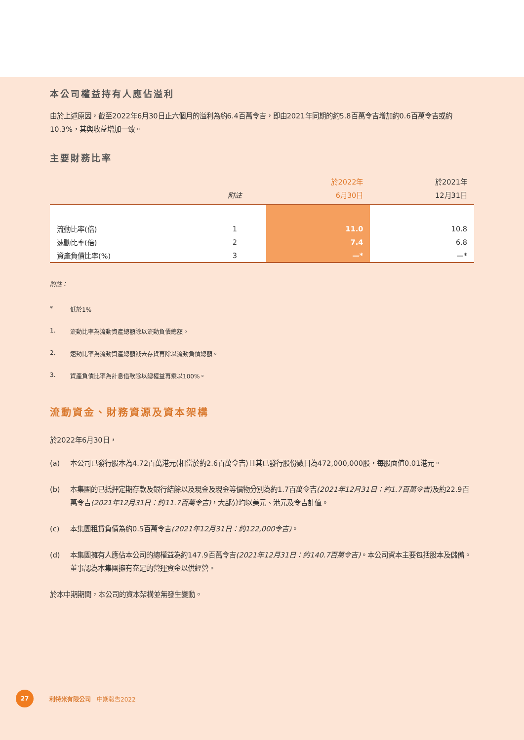本公司權益持有人應佔溢利
由於上述原因，截至2022年6月30日止六個月的溢利為約6.4百萬令吉，即由2021年同期的約5.8百萬令吉增加約0.6百萬令吉或約10.3%，其與收益增加一致。
主要財務比率
| | 附註 | 於2022年 6月30日 | 於2021年 12月31日 |
| --- | --- | --- | --- |
| 流動比率(倍) | 1 | 11.0 | 10.8 |
| 速動比率(倍) | 2 | 7.4 | 6.8 |
| 資產負債比率(%) | 3 | —* | —* |
附註：
* 低於1%
1. 流動比率為流動資產總額除以流動負債總額。
2. 速動比率為流動資產總額減去存貨再除以流動負債總額。
3. 資產負債比率為計息借款除以總權益再乘以100%。
流動資金、財務資源及資本架構
於2022年6月30日，
(a) 本公司已發行股本為4.72百萬港元(相當於約2.6百萬令吉)且其已發行股份數目為472,000,000股，每股面值0.01港元。
(b) 本集團的已抵押定期存款及銀行結餘以及現金及現金等價物分別為約1.7百萬令吉(2021年12月31日：約1.7百萬令吉) 及約22.9百萬令吉(2021年12月31日：約11.7百萬令吉)，大部分均以美元、港元及令吉計值。
(c) 本集團租賃負債為約0.5百萬令吉(2021年12月31日：約122,000令吉)。
(d) 本集團擁有人應佔本公司的總權益為約147.9百萬令吉(2021年12月31日：約140.7百萬令吉)。本公司資本主要包括股本及儲備。董事認為本集團擁有充足的營運資金以供經營。
於本中期期間，本公司的資本架構並無發生變動。
27
利特米有限公司　中期報告2022